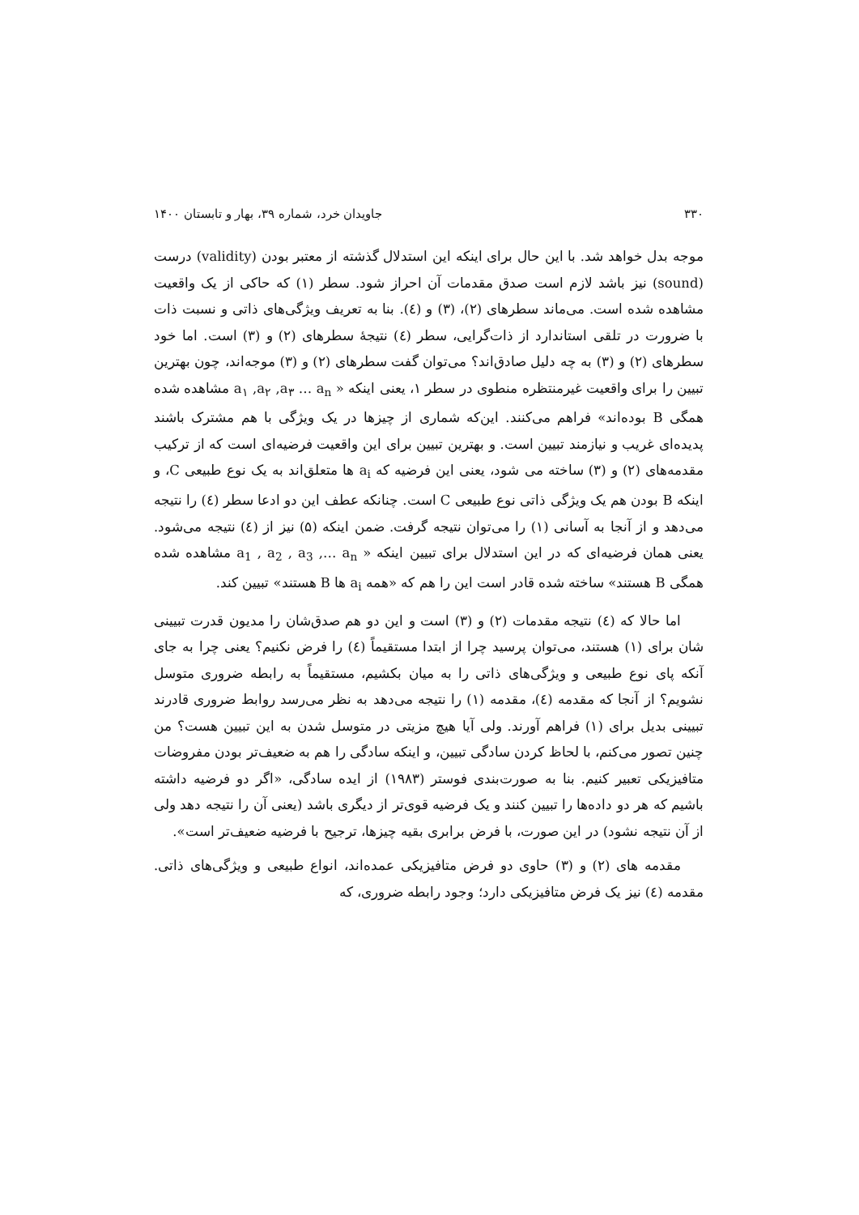۳۳۰ جاویدان خرد، شماره ۳۹، بهار و تابستان ۱۴۰۰
موجه بدل خواهد شد. با این حال برای اینکه این استدلال گذشته از معتبر بودن (validity) درست (sound) نیز باشد لازم است صدق مقدمات آن احراز شود. سطر (۱) که حاکی از یک واقعیت مشاهده شده است. می‌ماند سطرهای (۲)، (۳) و (٤). بنا به تعریف ویژگی‌های ذاتی و نسبت ذات با ضرورت در تلقی استاندارد از ذات‌گرایی، سطر (٤) نتیجهٔ سطرهای (۲) و (۳) است. اما خود سطرهای (۲) و (۳) به چه دلیل صادق‌اند؟ می‌توان گفت سطرهای (۲) و (۳) موجه‌اند، چون بهترین تبیین را برای واقعیت غیرمنتظره منطوی در سطر ۱، یعنی اینکه « a<sub>۱</sub> ,a<sub>۲</sub> ,a<sub>۳</sub> … a<sub>n</sub> مشاهده شده همگی B بوده‌اند» فراهم می‌کنند. این‌که شماری از چیزها در یک ویژگی با هم مشترک باشند پدیده‌ای غریب و نیازمند تبیین است. و بهترین تبیین برای این واقعیت فرضیه‌ای است که از ترکیب مقدمه‌های (۲) و (۳) ساخته می شود، یعنی این فرضیه که a<sub>i</sub> ها متعلق‌اند به یک نوع طبیعی C، و اینکه B بودن هم یک ویژگی ذاتی نوع طبیعی C است. چنانکه عطف این دو ادعا سطر (٤) را نتیجه می‌دهد و از آنجا به آسانی (۱) را می‌توان نتیجه گرفت. ضمن اینکه (۵) نیز از (٤) نتیجه می‌شود. یعنی همان فرضیه‌ای که در این استدلال برای تبیین اینکه « a<sub>1</sub> , a<sub>2</sub> , a<sub>3</sub> ,… a<sub>n</sub> مشاهده شده همگی B هستند» ساخته شده قادر است این را هم که «همه a<sub>i</sub> ها B هستند» تبیین کند.
اما حالا که (٤) نتیجه مقدمات (۲) و (۳) است و این دو هم صدق‌شان را مدیون قدرت تبیینی شان برای (۱) هستند، می‌توان پرسید چرا از ابتدا مستقیماً (٤) را فرض نکنیم؟ یعنی چرا به جای آنکه پای نوع طبیعی و ویژگی‌های ذاتی را به میان بکشیم، مستقیماً به رابطه ضروری متوسل نشویم؟ از آنجا که مقدمه (٤)، مقدمه (۱) را نتیجه می‌دهد به نظر می‌رسد روابط ضروری قادرند تبیینی بدیل برای (۱) فراهم آورند. ولی آیا هیچ مزیتی در متوسل شدن به این تبیین هست؟ من چنین تصور می‌کنم، با لحاظ کردن سادگی تبیین، و اینکه سادگی را هم به ضعیف‌تر بودن مفروضات متافیزیکی تعبیر کنیم. بنا به صورت‌بندی فوستر (۱۹۸۳) از ایده سادگی، «اگر دو فرضیه داشته باشیم که هر دو داده‌ها را تبیین کنند و یک فرضیه قوی‌تر از دیگری باشد (یعنی آن را نتیجه دهد ولی از آن نتیجه نشود) در این صورت، با فرض برابری بقیه چیزها، ترجیح با فرضیه ضعیف‌تر است».
مقدمه های (۲) و (۳) حاوی دو فرض متافیزیکی عمده‌اند، انواع طبیعی و ویژگی‌های ذاتی. مقدمه (٤) نیز یک فرض متافیزیکی دارد؛ وجود رابطه ضروری، که